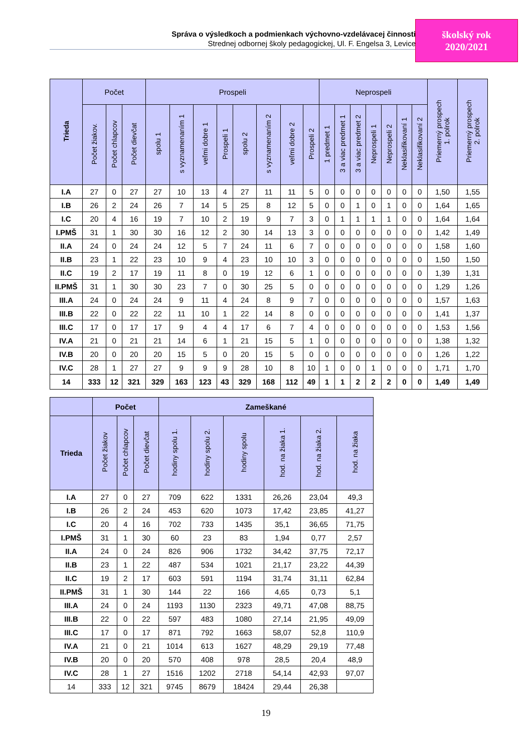Správa o výsledkoch a podmienkach výchovno-vzdelávacej činnosti
Strednej odbornej školy pedagogickej, Ul. F. Engelsa 3, Levice
školský rok
2020/2021
| Trieda | Počet | | | Prospeli | | | | | | | | Neprospeli | | | | | | | Priemerný prospech 1. polrok | Priemerný prospech 2. polrok |
| --- | --- | --- | --- | --- | --- | --- | --- | --- | --- | --- | --- | --- | --- | --- | --- | --- | --- | --- | --- | --- |
| | Počet žiakov. | Počet chlapcov | Počet dievčat | spolu 1 | s vyznamenaním 1 | veľmi dobre 1 | Prospeli 1 | spolu 2 | s vyznamenaním 2 | veľmi dobre 2 | Prospeli 2 | 1 predmet 1 | 3 a viac predmet 1 | 3 a viac predmet 2 | Neprospeli 1 | Neprospeli 2 | Neklasifikovaní 1 | Neklasifikovaní 2 | | |
| I.A | 27 | 0 | 27 | 27 | 10 | 13 | 4 | 27 | 11 | 11 | 5 | 0 | 0 | 0 | 0 | 0 | 0 | 0 | 1,50 | 1,55 |
| I.B | 26 | 2 | 24 | 26 | 7 | 14 | 5 | 25 | 8 | 12 | 5 | 0 | 0 | 1 | 0 | 1 | 0 | 0 | 1,64 | 1,65 |
| I.C | 20 | 4 | 16 | 19 | 7 | 10 | 2 | 19 | 9 | 7 | 3 | 0 | 1 | 1 | 1 | 1 | 0 | 0 | 1,64 | 1,64 |
| I.PMŠ | 31 | 1 | 30 | 30 | 16 | 12 | 2 | 30 | 14 | 13 | 3 | 0 | 0 | 0 | 0 | 0 | 0 | 0 | 1,42 | 1,49 |
| II.A | 24 | 0 | 24 | 24 | 12 | 5 | 7 | 24 | 11 | 6 | 7 | 0 | 0 | 0 | 0 | 0 | 0 | 0 | 1,58 | 1,60 |
| II.B | 23 | 1 | 22 | 23 | 10 | 9 | 4 | 23 | 10 | 10 | 3 | 0 | 0 | 0 | 0 | 0 | 0 | 0 | 1,50 | 1,50 |
| II.C | 19 | 2 | 17 | 19 | 11 | 8 | 0 | 19 | 12 | 6 | 1 | 0 | 0 | 0 | 0 | 0 | 0 | 0 | 1,39 | 1,31 |
| II.PMŠ | 31 | 1 | 30 | 30 | 23 | 7 | 0 | 30 | 25 | 5 | 0 | 0 | 0 | 0 | 0 | 0 | 0 | 0 | 1,29 | 1,26 |
| III.A | 24 | 0 | 24 | 24 | 9 | 11 | 4 | 24 | 8 | 9 | 7 | 0 | 0 | 0 | 0 | 0 | 0 | 0 | 1,57 | 1,63 |
| III.B | 22 | 0 | 22 | 22 | 11 | 10 | 1 | 22 | 14 | 8 | 0 | 0 | 0 | 0 | 0 | 0 | 0 | 0 | 1,41 | 1,37 |
| III.C | 17 | 0 | 17 | 17 | 9 | 4 | 4 | 17 | 6 | 7 | 4 | 0 | 0 | 0 | 0 | 0 | 0 | 0 | 1,53 | 1,56 |
| IV.A | 21 | 0 | 21 | 21 | 14 | 6 | 1 | 21 | 15 | 5 | 1 | 0 | 0 | 0 | 0 | 0 | 0 | 0 | 1,38 | 1,32 |
| IV.B | 20 | 0 | 20 | 20 | 15 | 5 | 0 | 20 | 15 | 5 | 0 | 0 | 0 | 0 | 0 | 0 | 0 | 0 | 1,26 | 1,22 |
| IV.C | 28 | 1 | 27 | 27 | 9 | 9 | 9 | 28 | 10 | 8 | 10 | 1 | 0 | 0 | 1 | 0 | 0 | 0 | 1,71 | 1,70 |
| 14 | 333 | 12 | 321 | 329 | 163 | 123 | 43 | 329 | 168 | 112 | 49 | 1 | 1 | 2 | 2 | 2 | 0 | 0 | 1,49 | 1,49 |
| | Počet | | | Zameškané | | | | | |
| --- | --- | --- | --- | --- | --- | --- | --- | --- | --- |
| Trieda | Počet žiakov | Počet chlapcov | Počet dievčat | hodiny spolu 1. | hodiny spolu 2. | hodiny spolu | hod. na žiaka 1. | hod. na žiaka 2. | hod. na žiaka |
| I.A | 27 | 0 | 27 | 709 | 622 | 1331 | 26,26 | 23,04 | 49,3 |
| I.B | 26 | 2 | 24 | 453 | 620 | 1073 | 17,42 | 23,85 | 41,27 |
| I.C | 20 | 4 | 16 | 702 | 733 | 1435 | 35,1 | 36,65 | 71,75 |
| I.PMŠ | 31 | 1 | 30 | 60 | 23 | 83 | 1,94 | 0,77 | 2,57 |
| II.A | 24 | 0 | 24 | 826 | 906 | 1732 | 34,42 | 37,75 | 72,17 |
| II.B | 23 | 1 | 22 | 487 | 534 | 1021 | 21,17 | 23,22 | 44,39 |
| II.C | 19 | 2 | 17 | 603 | 591 | 1194 | 31,74 | 31,11 | 62,84 |
| II.PMŠ | 31 | 1 | 30 | 144 | 22 | 166 | 4,65 | 0,73 | 5,1 |
| III.A | 24 | 0 | 24 | 1193 | 1130 | 2323 | 49,71 | 47,08 | 88,75 |
| III.B | 22 | 0 | 22 | 597 | 483 | 1080 | 27,14 | 21,95 | 49,09 |
| III.C | 17 | 0 | 17 | 871 | 792 | 1663 | 58,07 | 52,8 | 110,9 |
| IV.A | 21 | 0 | 21 | 1014 | 613 | 1627 | 48,29 | 29,19 | 77,48 |
| IV.B | 20 | 0 | 20 | 570 | 408 | 978 | 28,5 | 20,4 | 48,9 |
| IV.C | 28 | 1 | 27 | 1516 | 1202 | 2718 | 54,14 | 42,93 | 97,07 |
| 14 | 333 | 12 | 321 | 9745 | 8679 | 18424 | 29,44 | 26,38 | |
19